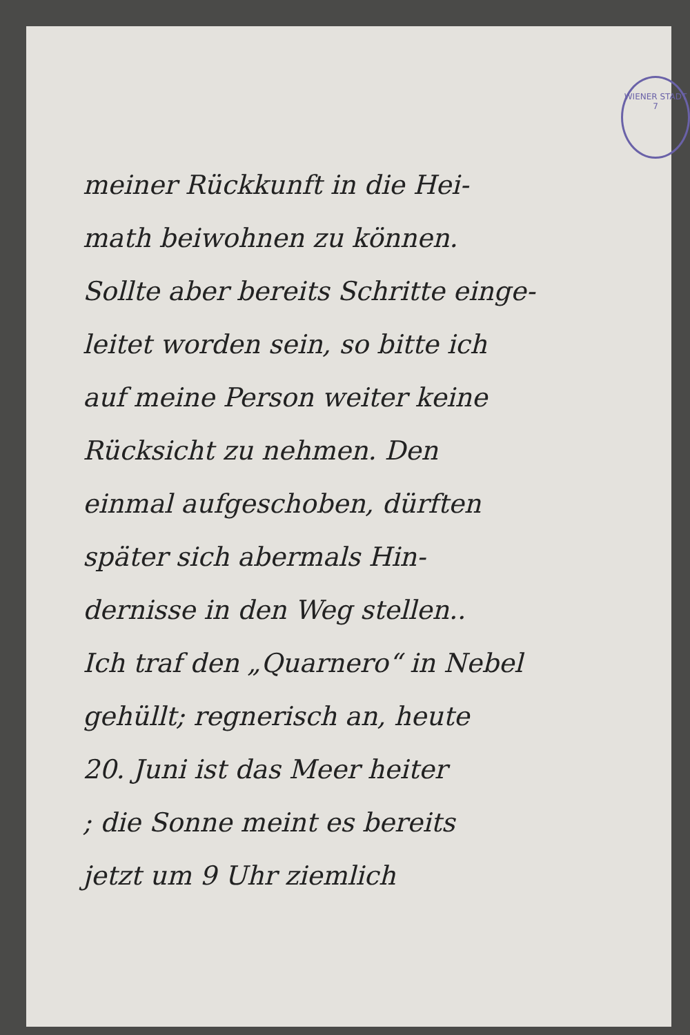WIENER STADT
7
meiner Rückkunft in die Hei-
math beiwohnen zu können.
Sollte aber bereits Schritte einge-
leitet worden sein, so bitte ich
auf meine Person weiter keine
Rücksicht zu nehmen. Den
einmal aufgeschoben, dürften
später sich abermals Hin-
dernisse in den Weg stellen..
Ich traf den „Quarnero“ in Nebel
gehüllt; regnerisch an, heute
20. Juni ist das Meer heiter
; die Sonne meint es bereits
jetzt um 9 Uhr ziemlich